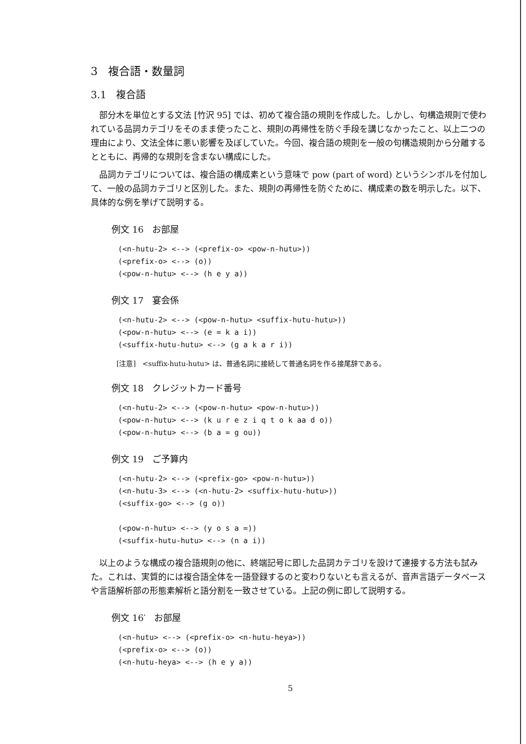3 複合語・数量詞
3.1 複合語
部分木を単位とする文法 [竹沢 95] では、初めて複合語の規則を作成した。しかし、句構造規則で使われている品詞カテゴリをそのまま使ったこと、規則の再帰性を防ぐ手段を講じなかったこと、以上二つの理由により、文法全体に悪い影響を及ぼしていた。今回、複合語の規則を一般の句構造規則から分離するとともに、再帰的な規則を含まない構成にした。
品詞カテゴリについては、複合語の構成素という意味で pow (part of word) というシンボルを付加して、一般の品詞カテゴリと区別した。また、規則の再帰性を防ぐために、構成素の数を明示した。以下、具体的な例を挙げて説明する。
例文 16 お部屋
(<n-hutu-2> <--> (<prefix-o> <pow-n-hutu>))
(<prefix-o> <--> (o))
(<pow-n-hutu> <--> (h e y a))
例文 17 宴会係
(<n-hutu-2> <--> (<pow-n-hutu> <suffix-hutu-hutu>))
(<pow-n-hutu> <--> (e = k a i))
(<suffix-hutu-hutu> <--> (g a k a r i))
[注意] <suffix-hutu-hutu> は、普通名詞に接続して普通名詞を作る接尾辞である。
例文 18 クレジットカード番号
(<n-hutu-2> <--> (<pow-n-hutu> <pow-n-hutu>))
(<pow-n-hutu> <--> (k u r e z i q t o k aa d o))
(<pow-n-hutu> <--> (b a = g ou))
例文 19 ご予算内
(<n-hutu-2> <--> (<prefix-go> <pow-n-hutu>))
(<n-hutu-3> <--> (<n-hutu-2> <suffix-hutu-hutu>))
(<suffix-go> <--> (g o))

(<pow-n-hutu> <--> (y o s a =))
(<suffix-hutu-hutu> <--> (n a i))
以上のような構成の複合語規則の他に、終端記号に即した品詞カテゴリを設けて連接する方法も試みた。これは、実質的には複合語全体を一語登録するのと変わりないとも言えるが、音声言語データベースや言語解析部の形態素解析と語分割を一致させている。上記の例に即して説明する。
例文 16′ お部屋
(<n-hutu> <--> (<prefix-o> <n-hutu-heya>))
(<prefix-o> <--> (o))
(<n-hutu-heya> <--> (h e y a))
5